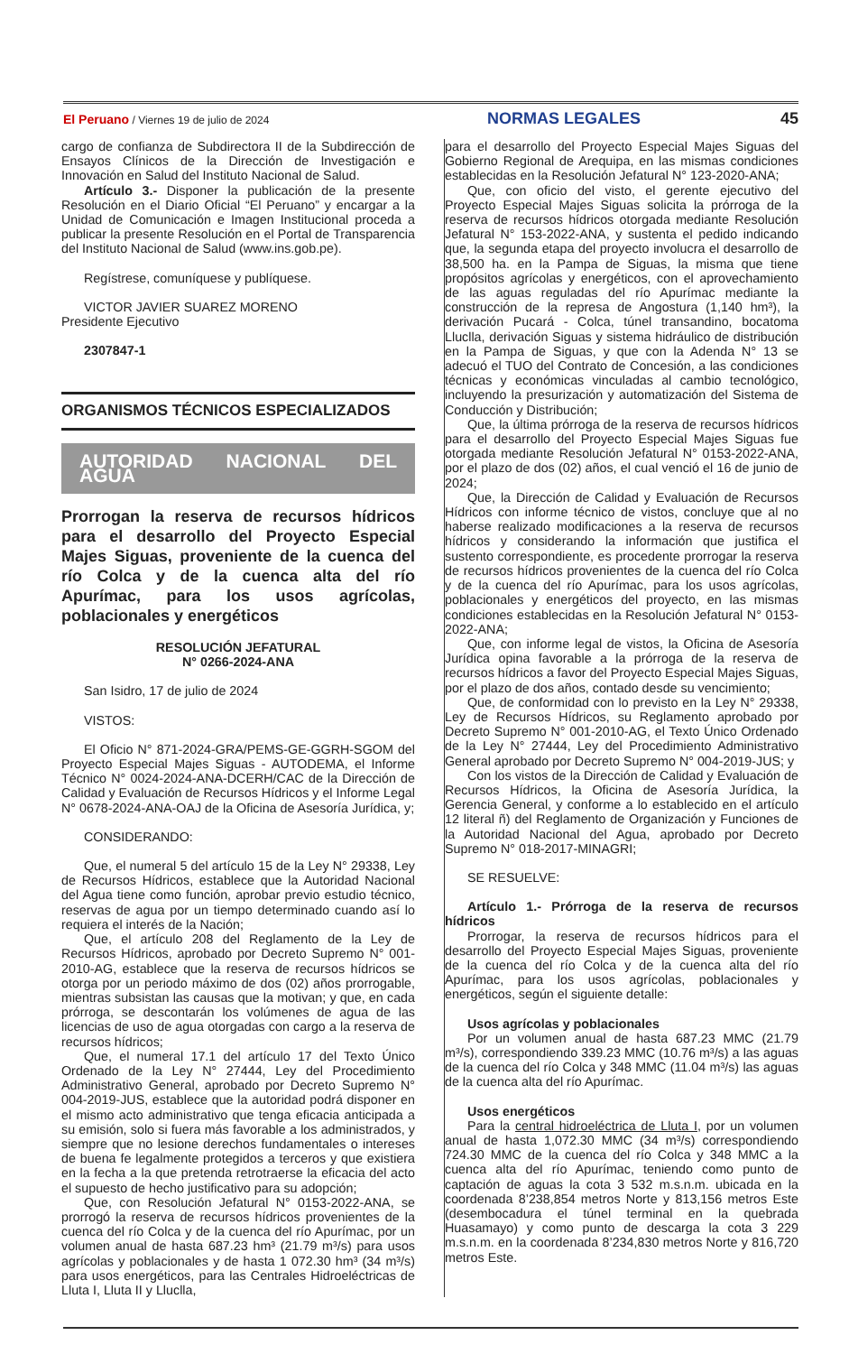El Peruano / Viernes 19 de julio de 2024
NORMAS LEGALES 45
cargo de confianza de Subdirectora II de la Subdirección de Ensayos Clínicos de la Dirección de Investigación e Innovación en Salud del Instituto Nacional de Salud.
Artículo 3.- Disponer la publicación de la presente Resolución en el Diario Oficial “El Peruano” y encargar a la Unidad de Comunicación e Imagen Institucional proceda a publicar la presente Resolución en el Portal de Transparencia del Instituto Nacional de Salud (www.ins.gob.pe).
Regístrese, comuníquese y publíquese.
VICTOR JAVIER SUAREZ MORENO
Presidente Ejecutivo
2307847-1
ORGANISMOS TÉCNICOS ESPECIALIZADOS
AUTORIDAD NACIONAL DEL AGUA
Prorrogan la reserva de recursos hídricos para el desarrollo del Proyecto Especial Majes Siguas, proveniente de la cuenca del río Colca y de la cuenca alta del río Apurímac, para los usos agrícolas, poblacionales y energéticos
RESOLUCIÓN JEFATURAL
N° 0266-2024-ANA
San Isidro, 17 de julio de 2024
VISTOS:
El Oficio N° 871-2024-GRA/PEMS-GE-GGRH-SGOM del Proyecto Especial Majes Siguas - AUTODEMA, el Informe Técnico N° 0024-2024-ANA-DCERH/CAC de la Dirección de Calidad y Evaluación de Recursos Hídricos y el Informe Legal N° 0678-2024-ANA-OAJ de la Oficina de Asesoría Jurídica, y;
CONSIDERANDO:
Que, el numeral 5 del artículo 15 de la Ley N° 29338, Ley de Recursos Hídricos, establece que la Autoridad Nacional del Agua tiene como función, aprobar previo estudio técnico, reservas de agua por un tiempo determinado cuando así lo requiera el interés de la Nación;
Que, el artículo 208 del Reglamento de la Ley de Recursos Hídricos, aprobado por Decreto Supremo N° 001-2010-AG, establece que la reserva de recursos hídricos se otorga por un periodo máximo de dos (02) años prorrogable, mientras subsistan las causas que la motivan; y que, en cada prórroga, se descontarán los volúmenes de agua de las licencias de uso de agua otorgadas con cargo a la reserva de recursos hídricos;
Que, el numeral 17.1 del artículo 17 del Texto Único Ordenado de la Ley N° 27444, Ley del Procedimiento Administrativo General, aprobado por Decreto Supremo N° 004-2019-JUS, establece que la autoridad podrá disponer en el mismo acto administrativo que tenga eficacia anticipada a su emisión, solo si fuera más favorable a los administrados, y siempre que no lesione derechos fundamentales o intereses de buena fe legalmente protegidos a terceros y que existiera en la fecha a la que pretenda retrotraerse la eficacia del acto el supuesto de hecho justificativo para su adopción;
Que, con Resolución Jefatural N° 0153-2022-ANA, se prorrogó la reserva de recursos hídricos provenientes de la cuenca del río Colca y de la cuenca del río Apurímac, por un volumen anual de hasta 687.23 hm³ (21.79 m³/s) para usos agrícolas y poblacionales y de hasta 1 072.30 hm³ (34 m³/s) para usos energéticos, para las Centrales Hidroeléctricas de Lluta I, Lluta II y Lluclla,
para el desarrollo del Proyecto Especial Majes Siguas del Gobierno Regional de Arequipa, en las mismas condiciones establecidas en la Resolución Jefatural N° 123-2020-ANA;
Que, con oficio del visto, el gerente ejecutivo del Proyecto Especial Majes Siguas solicita la prórroga de la reserva de recursos hídricos otorgada mediante Resolución Jefatural N° 153-2022-ANA, y sustenta el pedido indicando que, la segunda etapa del proyecto involucra el desarrollo de 38,500 ha. en la Pampa de Siguas, la misma que tiene propósitos agrícolas y energéticos, con el aprovechamiento de las aguas reguladas del río Apurímac mediante la construcción de la represa de Angostura (1,140 hm³), la derivación Pucará - Colca, túnel transandino, bocatoma Lluclla, derivación Siguas y sistema hidráulico de distribución en la Pampa de Siguas, y que con la Adenda N° 13 se adecuó el TUO del Contrato de Concesión, a las condiciones técnicas y económicas vinculadas al cambio tecnológico, incluyendo la presurización y automatización del Sistema de Conducción y Distribución;
Que, la última prórroga de la reserva de recursos hídricos para el desarrollo del Proyecto Especial Majes Siguas fue otorgada mediante Resolución Jefatural N° 0153-2022-ANA, por el plazo de dos (02) años, el cual venció el 16 de junio de 2024;
Que, la Dirección de Calidad y Evaluación de Recursos Hídricos con informe técnico de vistos, concluye que al no haberse realizado modificaciones a la reserva de recursos hídricos y considerando la información que justifica el sustento correspondiente, es procedente prorrogar la reserva de recursos hídricos provenientes de la cuenca del río Colca y de la cuenca del río Apurímac, para los usos agrícolas, poblacionales y energéticos del proyecto, en las mismas condiciones establecidas en la Resolución Jefatural N° 0153-2022-ANA;
Que, con informe legal de vistos, la Oficina de Asesoría Jurídica opina favorable a la prórroga de la reserva de recursos hídricos a favor del Proyecto Especial Majes Siguas, por el plazo de dos años, contado desde su vencimiento;
Que, de conformidad con lo previsto en la Ley N° 29338, Ley de Recursos Hídricos, su Reglamento aprobado por Decreto Supremo N° 001-2010-AG, el Texto Único Ordenado de la Ley N° 27444, Ley del Procedimiento Administrativo General aprobado por Decreto Supremo N° 004-2019-JUS; y
Con los vistos de la Dirección de Calidad y Evaluación de Recursos Hídricos, la Oficina de Asesoría Jurídica, la Gerencia General, y conforme a lo establecido en el artículo 12 literal ñ) del Reglamento de Organización y Funciones de la Autoridad Nacional del Agua, aprobado por Decreto Supremo N° 018-2017-MINAGRI;
SE RESUELVE:
Artículo 1.- Prórroga de la reserva de recursos hídricos
Prorrogar, la reserva de recursos hídricos para el desarrollo del Proyecto Especial Majes Siguas, proveniente de la cuenca del río Colca y de la cuenca alta del río Apurímac, para los usos agrícolas, poblacionales y energéticos, según el siguiente detalle:
Usos agrícolas y poblacionales
Por un volumen anual de hasta 687.23 MMC (21.79 m³/s), correspondiendo 339.23 MMC (10.76 m³/s) a las aguas de la cuenca del río Colca y 348 MMC (11.04 m³/s) las aguas de la cuenca alta del río Apurímac.
Usos energéticos
Para la central hidroeléctrica de Lluta I, por un volumen anual de hasta 1,072.30 MMC (34 m³/s) correspondiendo 724.30 MMC de la cuenca del río Colca y 348 MMC a la cuenca alta del río Apurímac, teniendo como punto de captación de aguas la cota 3 532 m.s.n.m. ubicada en la coordenada 8’238,854 metros Norte y 813,156 metros Este (desembocadura el túnel terminal en la quebrada Huasamayo) y como punto de descarga la cota 3 229 m.s.n.m. en la coordenada 8’234,830 metros Norte y 816,720 metros Este.